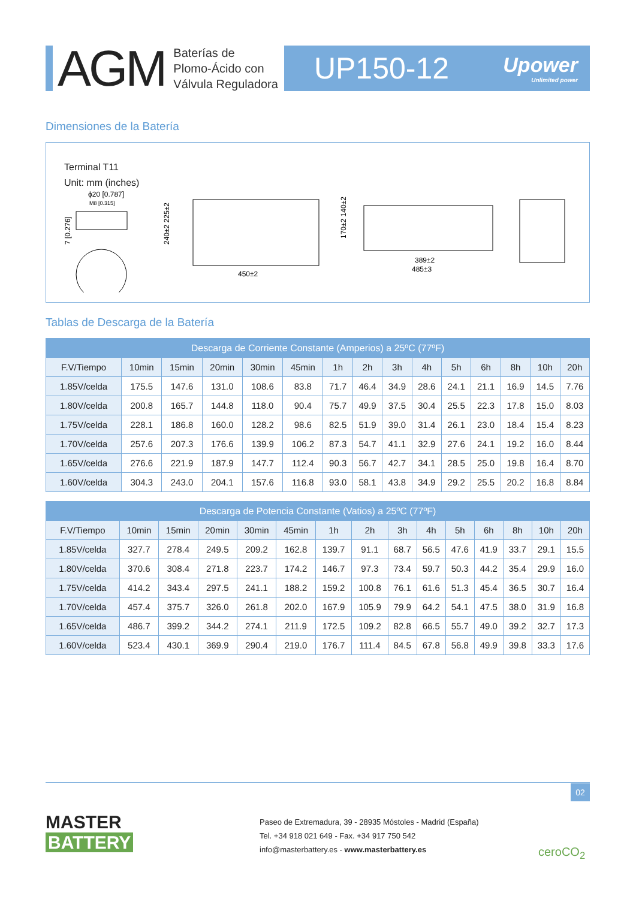AGM
Baterías de
Plomo-Ácido con
Válvula Reguladora
UP150-12
Upower
Unlimited power
Dimensiones de la Batería
Terminal T11
Unit: mm (inches)
ϕ20 [0.787]
M8 [0.315]
7 [0.276]
450±2
240±2 225±2
389±2
485±3
170±2 140±2
Tablas de Descarga de la Batería
| Descarga de Corriente Constante (Amperios) a 25ºC (77ºF) | | | | | | | | | | | | | | |
| --- | --- | --- | --- | --- | --- | --- | --- | --- | --- | --- | --- | --- | --- | --- |
| F.V/Tiempo | 10min | 15min | 20min | 30min | 45min | 1h | 2h | 3h | 4h | 5h | 6h | 8h | 10h | 20h |
| 1.85V/celda | 175.5 | 147.6 | 131.0 | 108.6 | 83.8 | 71.7 | 46.4 | 34.9 | 28.6 | 24.1 | 21.1 | 16.9 | 14.5 | 7.76 |
| 1.80V/celda | 200.8 | 165.7 | 144.8 | 118.0 | 90.4 | 75.7 | 49.9 | 37.5 | 30.4 | 25.5 | 22.3 | 17.8 | 15.0 | 8.03 |
| 1.75V/celda | 228.1 | 186.8 | 160.0 | 128.2 | 98.6 | 82.5 | 51.9 | 39.0 | 31.4 | 26.1 | 23.0 | 18.4 | 15.4 | 8.23 |
| 1.70V/celda | 257.6 | 207.3 | 176.6 | 139.9 | 106.2 | 87.3 | 54.7 | 41.1 | 32.9 | 27.6 | 24.1 | 19.2 | 16.0 | 8.44 |
| 1.65V/celda | 276.6 | 221.9 | 187.9 | 147.7 | 112.4 | 90.3 | 56.7 | 42.7 | 34.1 | 28.5 | 25.0 | 19.8 | 16.4 | 8.70 |
| 1.60V/celda | 304.3 | 243.0 | 204.1 | 157.6 | 116.8 | 93.0 | 58.1 | 43.8 | 34.9 | 29.2 | 25.5 | 20.2 | 16.8 | 8.84 |
| Descarga de Potencia Constante (Vatios) a 25ºC (77ºF) | | | | | | | | | | | | | | |
| --- | --- | --- | --- | --- | --- | --- | --- | --- | --- | --- | --- | --- | --- | --- |
| F.V/Tiempo | 10min | 15min | 20min | 30min | 45min | 1h | 2h | 3h | 4h | 5h | 6h | 8h | 10h | 20h |
| 1.85V/celda | 327.7 | 278.4 | 249.5 | 209.2 | 162.8 | 139.7 | 91.1 | 68.7 | 56.5 | 47.6 | 41.9 | 33.7 | 29.1 | 15.5 |
| 1.80V/celda | 370.6 | 308.4 | 271.8 | 223.7 | 174.2 | 146.7 | 97.3 | 73.4 | 59.7 | 50.3 | 44.2 | 35.4 | 29.9 | 16.0 |
| 1.75V/celda | 414.2 | 343.4 | 297.5 | 241.1 | 188.2 | 159.2 | 100.8 | 76.1 | 61.6 | 51.3 | 45.4 | 36.5 | 30.7 | 16.4 |
| 1.70V/celda | 457.4 | 375.7 | 326.0 | 261.8 | 202.0 | 167.9 | 105.9 | 79.9 | 64.2 | 54.1 | 47.5 | 38.0 | 31.9 | 16.8 |
| 1.65V/celda | 486.7 | 399.2 | 344.2 | 274.1 | 211.9 | 172.5 | 109.2 | 82.8 | 66.5 | 55.7 | 49.0 | 39.2 | 32.7 | 17.3 |
| 1.60V/celda | 523.4 | 430.1 | 369.9 | 290.4 | 219.0 | 176.7 | 111.4 | 84.5 | 67.8 | 56.8 | 49.9 | 39.8 | 33.3 | 17.6 |
02
MASTER
BATTERY
Paseo de Extremadura, 39 - 28935 Móstoles - Madrid (España)
Tel. +34 918 021 649 - Fax. +34 917 750 542
info@masterbattery.es - www.masterbattery.es
ceroCO<sub>2</sub>